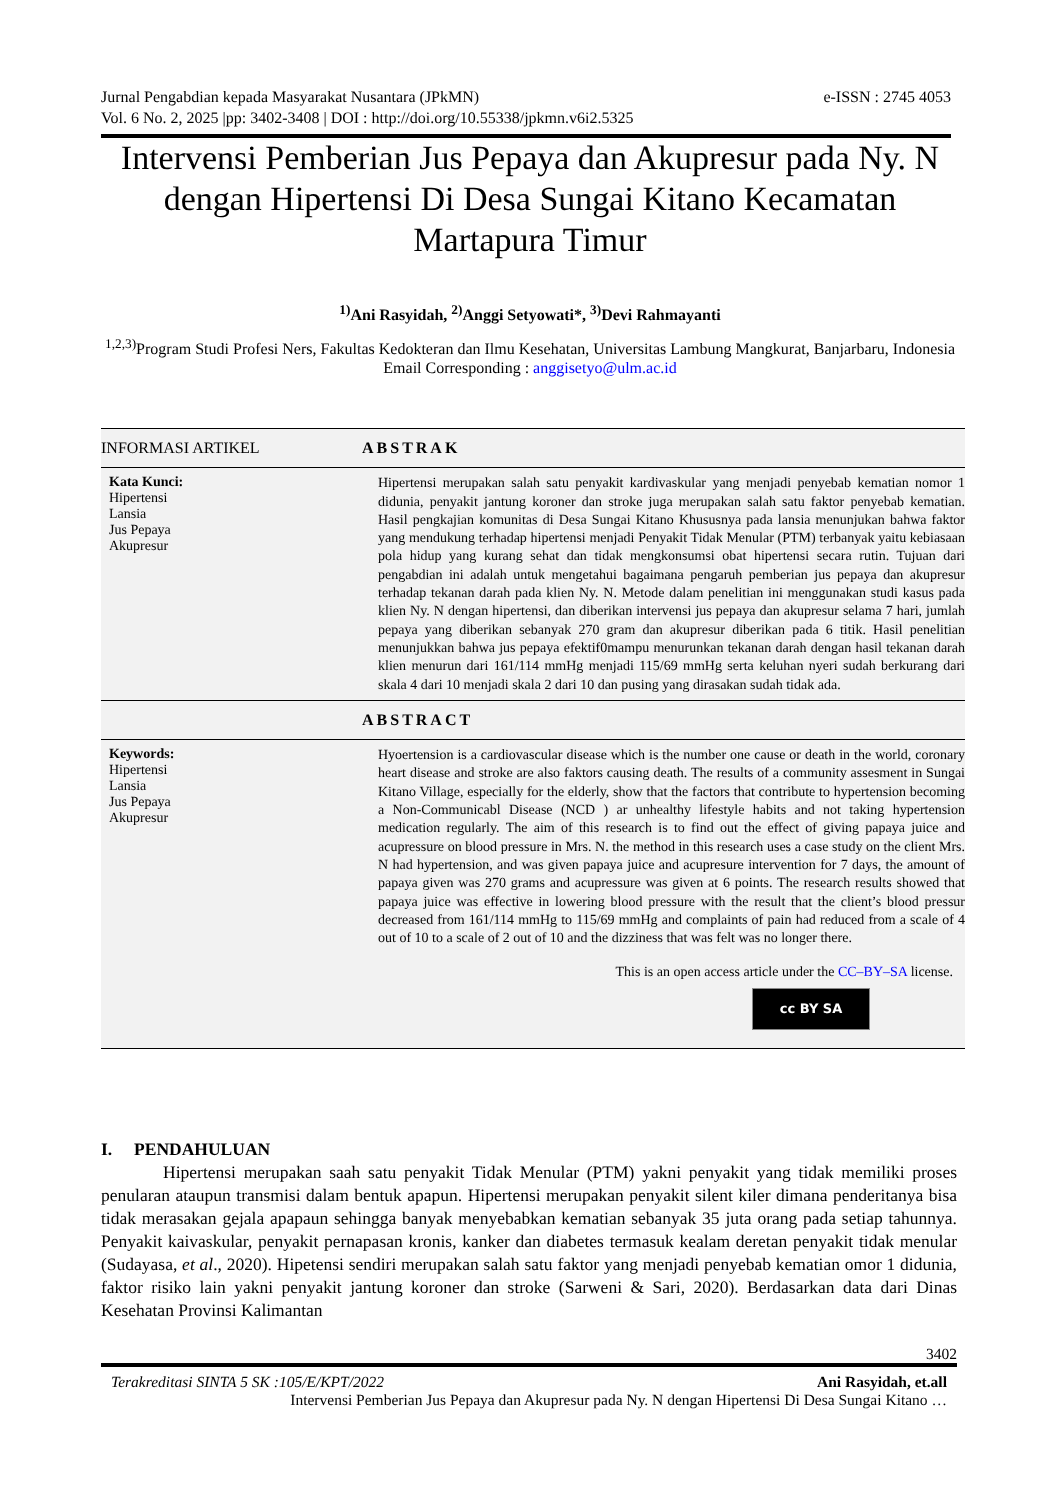e-ISSN : 2745 4053 Jurnal Pengabdian kepada Masyarakat Nusantara (JPkMN)
Vol. 6 No. 2, 2025 |pp: 3402-3408 | DOI : http://doi.org/10.55338/jpkmn.v6i2.5325
Intervensi Pemberian Jus Pepaya dan Akupresur pada Ny. N dengan Hipertensi Di Desa Sungai Kitano Kecamatan Martapura Timur
<sup>1)</sup> Ani Rasyidah, <sup>2)</sup>Anggi Setyowati*, <sup>3)</sup>Devi Rahmayanti
<sup>1,2,3)</sup>Program Studi Profesi Ners, Fakultas Kedokteran dan Ilmu Kesehatan, Universitas Lambung Mangkurat, Banjarbaru, Indonesia
Email Corresponding : anggisetyo@ulm.ac.id
INFORMASI ARTIKEL
ABSTRAK
Kata Kunci:
Hipertensi
Lansia
Jus Pepaya
Akupresur
Hipertensi merupakan salah satu penyakit kardivaskular yang menjadi penyebab kematian nomor 1 didunia, penyakit jantung koroner dan stroke juga merupakan salah satu faktor penyebab kematian. Hasil pengkajian komunitas di Desa Sungai Kitano Khususnya pada lansia menunjukan bahwa faktor yang mendukung terhadap hipertensi menjadi Penyakit Tidak Menular (PTM) terbanyak yaitu kebiasaan pola hidup yang kurang sehat dan tidak mengkonsumsi obat hipertensi secara rutin. Tujuan dari pengabdian ini adalah untuk mengetahui bagaimana pengaruh pemberian jus pepaya dan akupresur terhadap tekanan darah pada klien Ny. N. Metode dalam penelitian ini menggunakan studi kasus pada klien Ny. N dengan hipertensi, dan diberikan intervensi jus pepaya dan akupresur selama 7 hari, jumlah pepaya yang diberikan sebanyak 270 gram dan akupresur diberikan pada 6 titik. Hasil penelitian menunjukkan bahwa jus pepaya efektif0mampu menurunkan tekanan darah dengan hasil tekanan darah klien menurun dari 161/114 mmHg menjadi 115/69 mmHg serta keluhan nyeri sudah berkurang dari skala 4 dari 10 menjadi skala 2 dari 10 dan pusing yang dirasakan sudah tidak ada.
ABSTRACT
Keywords:
Hipertensi
Lansia
Jus Pepaya
Akupresur
Hyoertension is a cardiovascular disease which is the number one cause or death in the world, coronary heart disease and stroke are also faktors causing death. The results of a community assesment in Sungai Kitano Village, especially for the elderly, show that the factors that contribute to hypertension becoming a Non-Communicabl Disease (NCD ) ar unhealthy lifestyle habits and not taking hypertension medication regularly. The aim of this research is to find out the effect of giving papaya juice and acupressure on blood pressure in Mrs. N. the method in this research uses a case study on the client Mrs. N had hypertension, and was given papaya juice and acupresure intervention for 7 days, the amount of papaya given was 270 grams and acupressure was given at 6 points. The research results showed that papaya juice was effective in lowering blood pressure with the result that the client’s blood pressur decreased from 161/114 mmHg to 115/69 mmHg and complaints of pain had reduced from a scale of 4 out of 10 to a scale of 2 out of 10 and the dizziness that was felt was no longer there.
This is an open access article under the CC–BY–SA license.
cc BY SA
I. PENDAHULUAN
Hipertensi merupakan saah satu penyakit Tidak Menular (PTM) yakni penyakit yang tidak memiliki proses penularan ataupun transmisi dalam bentuk apapun. Hipertensi merupakan penyakit silent kiler dimana penderitanya bisa tidak merasakan gejala apapaun sehingga banyak menyebabkan kematian sebanyak 35 juta orang pada setiap tahunnya. Penyakit kaivaskular, penyakit pernapasan kronis, kanker dan diabetes termasuk kealam deretan penyakit tidak menular (Sudayasa, et al., 2020). Hipetensi sendiri merupakan salah satu faktor yang menjadi penyebab kematian omor 1 didunia, faktor risiko lain yakni penyakit jantung koroner dan stroke (Sarweni & Sari, 2020). Berdasarkan data dari Dinas Kesehatan Provinsi Kalimantan
3402
Ani Rasyidah, et.all Terakreditasi SINTA 5 SK :105/E/KPT/2022
Intervensi Pemberian Jus Pepaya dan Akupresur pada Ny. N dengan Hipertensi Di Desa Sungai Kitano …